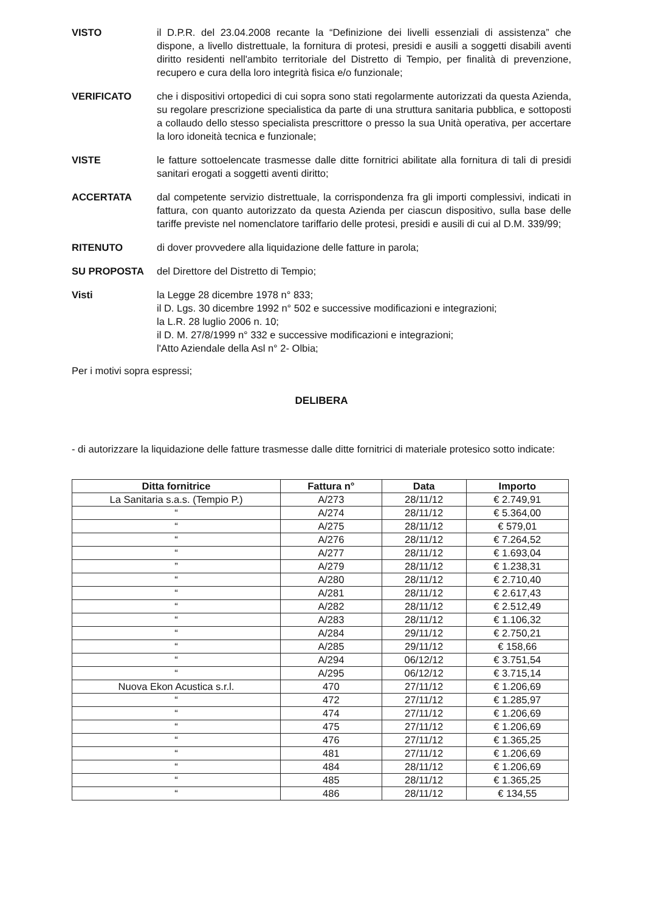VISTO il D.P.R. del 23.04.2008 recante la “Definizione dei livelli essenziali di assistenza” che dispone, a livello distrettuale, la fornitura di protesi, presidi e ausili a soggetti disabili aventi diritto residenti nell'ambito territoriale del Distretto di Tempio, per finalità di prevenzione, recupero e cura della loro integrità fisica e/o funzionale;
VERIFICATO che i dispositivi ortopedici di cui sopra sono stati regolarmente autorizzati da questa Azienda, su regolare prescrizione specialistica da parte di una struttura sanitaria pubblica, e sottoposti a collaudo dello stesso specialista prescrittore o presso la sua Unità operativa, per accertare la loro idoneità tecnica e funzionale;
VISTE le fatture sottoelencate trasmesse dalle ditte fornitrici abilitate alla fornitura di tali di presidi sanitari erogati a soggetti aventi diritto;
ACCERTATA dal competente servizio distrettuale, la corrispondenza fra gli importi complessivi, indicati in fattura, con quanto autorizzato da questa Azienda per ciascun dispositivo, sulla base delle tariffe previste nel nomenclatore tariffario delle protesi, presidi e ausili di cui al D.M. 339/99;
RITENUTO di dover provvedere alla liquidazione delle fatture in parola;
SU PROPOSTA del Direttore del Distretto di Tempio;
Visti la Legge 28 dicembre 1978 n° 833;
il D. Lgs. 30 dicembre 1992 n° 502 e successive modificazioni e integrazioni;
la L.R. 28 luglio 2006 n. 10;
il D. M. 27/8/1999 n° 332 e successive modificazioni e integrazioni;
l'Atto Aziendale della Asl n° 2- Olbia;
Per i motivi sopra espressi;
DELIBERA
- di autorizzare la liquidazione delle fatture trasmesse dalle ditte fornitrici di materiale protesico sotto indicate:
| Ditta fornitrice | Fattura n° | Data | Importo |
| --- | --- | --- | --- |
| La Sanitaria s.a.s. (Tempio P.) | A/273 | 28/11/12 | € 2.749,91 |
| “ | A/274 | 28/11/12 | € 5.364,00 |
| “ | A/275 | 28/11/12 | € 579,01 |
| “ | A/276 | 28/11/12 | € 7.264,52 |
| “ | A/277 | 28/11/12 | € 1.693,04 |
| ” | A/279 | 28/11/12 | € 1.238,31 |
| “ | A/280 | 28/11/12 | € 2.710,40 |
| “ | A/281 | 28/11/12 | € 2.617,43 |
| “ | A/282 | 28/11/12 | € 2.512,49 |
| “ | A/283 | 28/11/12 | € 1.106,32 |
| “ | A/284 | 29/11/12 | € 2.750,21 |
| “ | A/285 | 29/11/12 | € 158,66 |
| “ | A/294 | 06/12/12 | € 3.751,54 |
| “ | A/295 | 06/12/12 | € 3.715,14 |
| Nuova Ekon Acustica s.r.l. | 470 | 27/11/12 | € 1.206,69 |
| “ | 472 | 27/11/12 | € 1.285,97 |
| “ | 474 | 27/11/12 | € 1.206,69 |
| “ | 475 | 27/11/12 | € 1.206,69 |
| “ | 476 | 27/11/12 | € 1.365,25 |
| “ | 481 | 27/11/12 | € 1.206,69 |
| “ | 484 | 28/11/12 | € 1.206,69 |
| “ | 485 | 28/11/12 | € 1.365,25 |
| “ | 486 | 28/11/12 | € 134,55 |